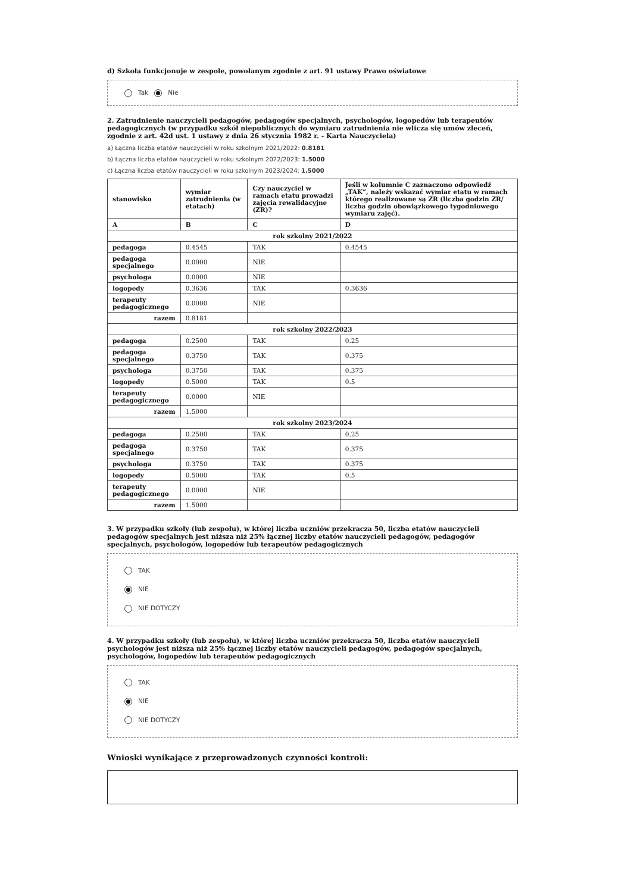d) Szkoła funkcjonuje w zespole, powołanym zgodnie z art. 91 ustawy Prawo oświatowe
Tak Nie
2. Zatrudnienie nauczycieli pedagogów, pedagogów specjalnych, psychologów, logopedów lub terapeutów pedagogicznych (w przypadku szkół niepublicznych do wymiaru zatrudnienia nie wlicza się umów zleceń, zgodnie z art. 42d ust. 1 ustawy z dnia 26 stycznia 1982 r. - Karta Nauczyciela)
a) Łączna liczba etatów nauczycieli w roku szkolnym 2021/2022: 0.8181
b) Łączna liczba etatów nauczycieli w roku szkolnym 2022/2023: 1.5000
c) Łączna liczba etatów nauczycieli w roku szkolnym 2023/2024: 1.5000
| stanowisko | wymiar zatrudnienia (w etatach) | Czy nauczyciel w ramach etatu prowadzi zajęcia rewalidacyjne (ZR)? | Jeśli w kolumnie C zaznaczono odpowiedź „TAK”, należy wskazać wymiar etatu w ramach którego realizowane są ZR (liczba godzin ZR/ liczba godzin obowiązkowego tygodniowego wymiaru zajęć). |
| --- | --- | --- | --- |
| A | B | C | D |
| rok szkolny 2021/2022 | | | |
| pedagoga | 0.4545 | TAK | 0.4545 |
| pedagoga specjalnego | 0.0000 | NIE | |
| psychologa | 0.0000 | NIE | |
| logopedy | 0.3636 | TAK | 0.3636 |
| terapeuty pedagogicznego | 0.0000 | NIE | |
| razem | 0.8181 | | |
| rok szkolny 2022/2023 | | | |
| pedagoga | 0.2500 | TAK | 0.25 |
| pedagoga specjalnego | 0.3750 | TAK | 0.375 |
| psychologa | 0.3750 | TAK | 0.375 |
| logopedy | 0.5000 | TAK | 0.5 |
| terapeuty pedagogicznego | 0.0000 | NIE | |
| razem | 1.5000 | | |
| rok szkolny 2023/2024 | | | |
| pedagoga | 0.2500 | TAK | 0.25 |
| pedagoga specjalnego | 0.3750 | TAK | 0.375 |
| psychologa | 0.3750 | TAK | 0.375 |
| logopedy | 0.5000 | TAK | 0.5 |
| terapeuty pedagogicznego | 0.0000 | NIE | |
| razem | 1.5000 | | |
3. W przypadku szkoły (lub zespołu), w której liczba uczniów przekracza 50, liczba etatów nauczycieli pedagogów specjalnych jest niższa niż 25% łącznej liczby etatów nauczycieli pedagogów, pedagogów specjalnych, psychologów, logopedów lub terapeutów pedagogicznych
TAK
NIE
NIE DOTYCZY
4. W przypadku szkoły (lub zespołu), w której liczba uczniów przekracza 50, liczba etatów nauczycieli psychologów jest niższa niż 25% łącznej liczby etatów nauczycieli pedagogów, pedagogów specjalnych, psychologów, logopedów lub terapeutów pedagogicznych
TAK
NIE
NIE DOTYCZY
Wnioski wynikające z przeprowadzonych czynności kontroli: